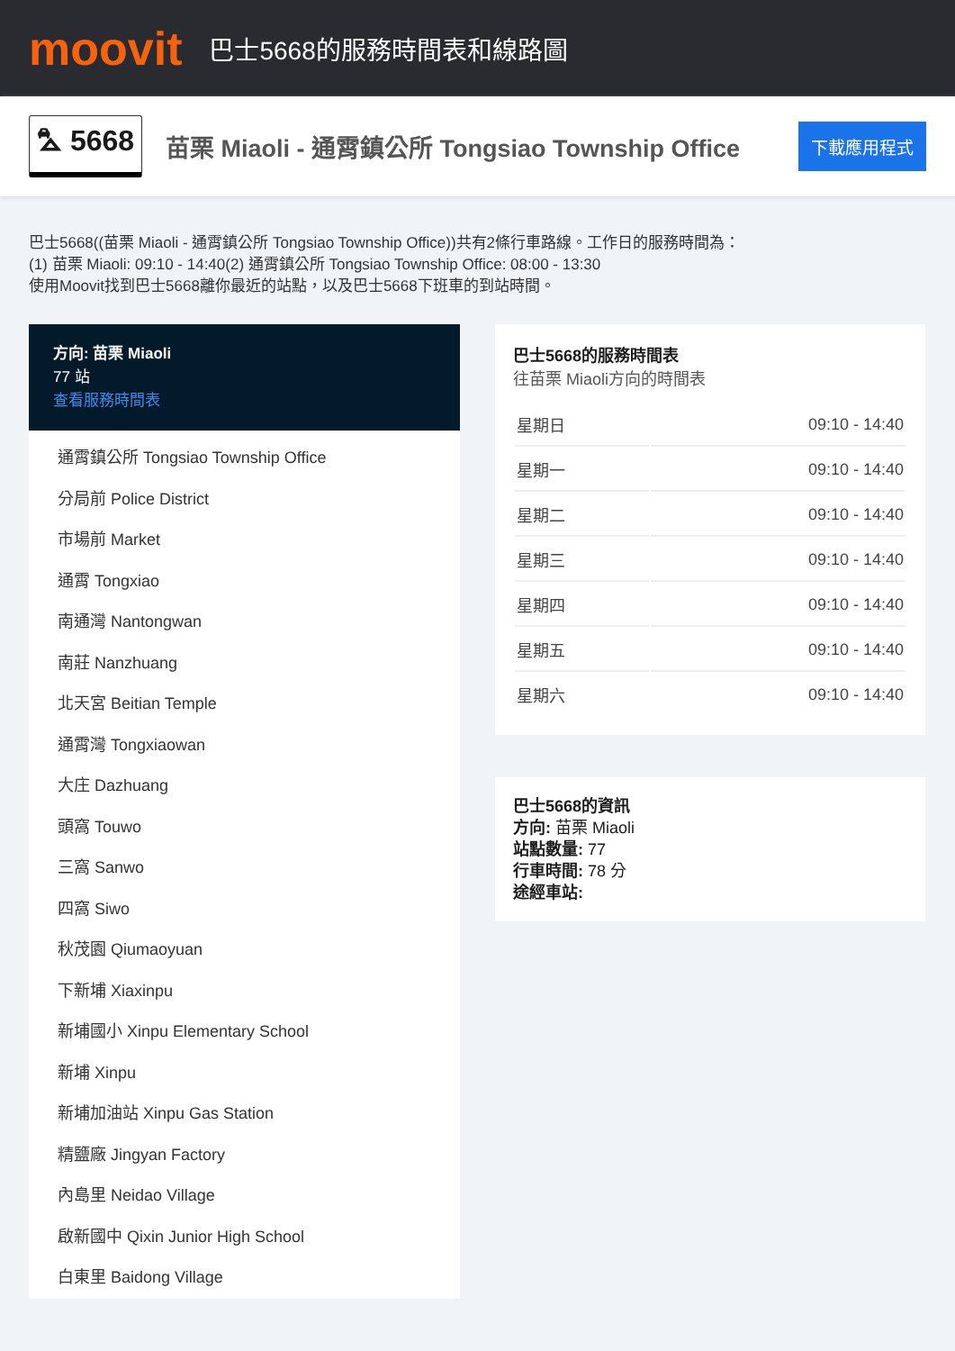moovit
巴士5668的服務時間表和線路圖
⛍ 5668
苗栗 Miaoli - 通霄鎮公所 Tongsiao Township Office
下載應用程式
巴士5668((苗栗 Miaoli - 通霄鎮公所 Tongsiao Township Office))共有2條行車路線。工作日的服務時間為：
(1) 苗栗 Miaoli: 09:10 - 14:40(2) 通霄鎮公所 Tongsiao Township Office: 08:00 - 13:30
使用Moovit找到巴士5668離你最近的站點，以及巴士5668下班車的到站時間。
方向: 苗栗 Miaoli
77 站
查看服務時間表
通霄鎮公所 Tongsiao Township Office
分局前 Police District
市場前 Market
通霄 Tongxiao
南通灣 Nantongwan
南莊 Nanzhuang
北天宮 Beitian Temple
通霄灣 Tongxiaowan
大庄 Dazhuang
頭窩 Touwo
三窩 Sanwo
四窩 Siwo
秋茂園 Qiumaoyuan
下新埔 Xiaxinpu
新埔國小 Xinpu Elementary School
新埔 Xinpu
新埔加油站 Xinpu Gas Station
精鹽廠 Jingyan Factory
內島里 Neidao Village
啟新國中 Qixin Junior High School
白東里 Baidong Village
巴士5668的服務時間表
往苗栗 Miaoli方向的時間表
| 星期日 | 09:10 - 14:40 |
| 星期一 | 09:10 - 14:40 |
| 星期二 | 09:10 - 14:40 |
| 星期三 | 09:10 - 14:40 |
| 星期四 | 09:10 - 14:40 |
| 星期五 | 09:10 - 14:40 |
| 星期六 | 09:10 - 14:40 |
巴士5668的資訊
方向: 苗栗 Miaoli
站點數量: 77
行車時間: 78 分
途經車站: